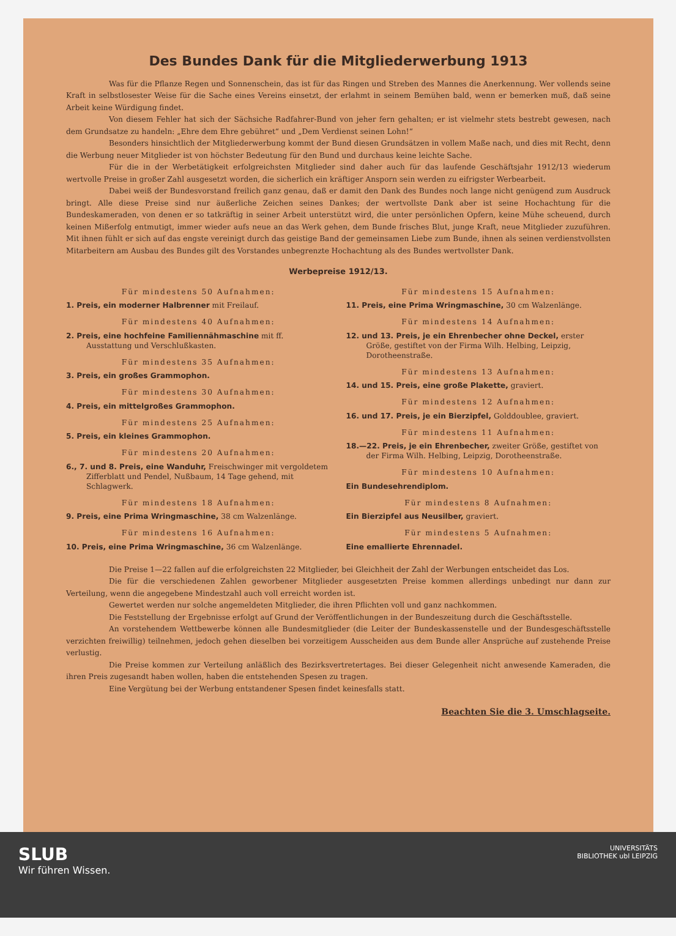Des Bundes Dank für die Mitgliederwerbung 1913
Was für die Pflanze Regen und Sonnenschein, das ist für das Ringen und Streben des Mannes die Anerkennung. Wer vollends seine Kraft in selbstlosester Weise für die Sache eines Vereins einsetzt, der erlahmt in seinem Bemühen bald, wenn er bemerken muß, daß seine Arbeit keine Würdigung findet.
Von diesem Fehler hat sich der Sächsiche Radfahrer-Bund von jeher fern gehalten; er ist vielmehr stets bestrebt gewesen, nach dem Grundsatze zu handeln: „Ehre dem Ehre gebühret“ und „Dem Verdienst seinen Lohn!“
Besonders hinsichtlich der Mitgliederwerbung kommt der Bund diesen Grundsätzen in vollem Maße nach, und dies mit Recht, denn die Werbung neuer Mitglieder ist von höchster Bedeutung für den Bund und durchaus keine leichte Sache.
Für die in der Werbetätigkeit erfolgreichsten Mitglieder sind daher auch für das laufende Geschäftsjahr 1912/13 wiederum wertvolle Preise in großer Zahl ausgesetzt worden, die sicherlich ein kräftiger Ansporn sein werden zu eifrigster Werbearbeit.
Dabei weiß der Bundesvorstand freilich ganz genau, daß er damit den Dank des Bundes noch lange nicht genügend zum Ausdruck bringt. Alle diese Preise sind nur äußerliche Zeichen seines Dankes; der wertvollste Dank aber ist seine Hochachtung für die Bundeskameraden, von denen er so tatkräftig in seiner Arbeit unterstützt wird, die unter persönlichen Opfern, keine Mühe scheuend, durch keinen Mißerfolg entmutigt, immer wieder aufs neue an das Werk gehen, dem Bunde frisches Blut, junge Kraft, neue Mitglieder zuzuführen. Mit ihnen fühlt er sich auf das engste vereinigt durch das geistige Band der gemeinsamen Liebe zum Bunde, ihnen als seinen verdienstvollsten Mitarbeitern am Ausbau des Bundes gilt des Vorstandes unbegrenzte Hochachtung als des Bundes wertvollster Dank.
Werbepreise 1912/13.
Für mindestens 50 Aufnahmen:
1. Preis, ein moderner Halbrenner mit Freilauf.
Für mindestens 40 Aufnahmen:
2. Preis, eine hochfeine Familiennähmaschine mit ff. Ausstattung und Verschlußkasten.
Für mindestens 35 Aufnahmen:
3. Preis, ein großes Grammophon.
Für mindestens 30 Aufnahmen:
4. Preis, ein mittelgroßes Grammophon.
Für mindestens 25 Aufnahmen:
5. Preis, ein kleines Grammophon.
Für mindestens 20 Aufnahmen:
6., 7. und 8. Preis, eine Wanduhr, Freischwinger mit vergoldetem Zifferblatt und Pendel, Nußbaum, 14 Tage gehend, mit Schlagwerk.
Für mindestens 18 Aufnahmen:
9. Preis, eine Prima Wringmaschine, 38 cm Walzenlänge.
Für mindestens 16 Aufnahmen:
10. Preis, eine Prima Wringmaschine, 36 cm Walzenlänge.
Für mindestens 15 Aufnahmen:
11. Preis, eine Prima Wringmaschine, 30 cm Walzenlänge.
Für mindestens 14 Aufnahmen:
12. und 13. Preis, je ein Ehrenbecher ohne Deckel, erster Größe, gestiftet von der Firma Wilh. Helbing, Leipzig, Dorotheenstraße.
Für mindestens 13 Aufnahmen:
14. und 15. Preis, eine große Plakette, graviert.
Für mindestens 12 Aufnahmen:
16. und 17. Preis, je ein Bierzipfel, Golddoublee, graviert.
Für mindestens 11 Aufnahmen:
18.—22. Preis, je ein Ehrenbecher, zweiter Größe, gestiftet von der Firma Wilh. Helbing, Leipzig, Dorotheenstraße.
Für mindestens 10 Aufnahmen:
Ein Bundesehrendiplom.
Für mindestens 8 Aufnahmen:
Ein Bierzipfel aus Neusilber, graviert.
Für mindestens 5 Aufnahmen:
Eine emallierte Ehrennadel.
Die Preise 1—22 fallen auf die erfolgreichsten 22 Mitglieder, bei Gleichheit der Zahl der Werbungen entscheidet das Los.
Die für die verschiedenen Zahlen geworbener Mitglieder ausgesetzten Preise kommen allerdings unbedingt nur dann zur Verteilung, wenn die angegebene Mindestzahl auch voll erreicht worden ist.
Gewertet werden nur solche angemeldeten Mitglieder, die ihren Pflichten voll und ganz nachkommen.
Die Feststellung der Ergebnisse erfolgt auf Grund der Veröffentlichungen in der Bundeszeitung durch die Geschäftsstelle.
An vorstehendem Wettbewerbe können alle Bundesmitglieder (die Leiter der Bundeskassenstelle und der Bundesgeschäftsstelle verzichten freiwillig) teilnehmen, jedoch gehen dieselben bei vorzeitigem Ausscheiden aus dem Bunde aller Ansprüche auf zustehende Preise verlustig.
Die Preise kommen zur Verteilung anläßlich des Bezirksvertretertages. Bei dieser Gelegenheit nicht anwesende Kameraden, die ihren Preis zugesandt haben wollen, haben die entstehenden Spesen zu tragen.
Eine Vergütung bei der Werbung entstandener Spesen findet keinesfalls statt.
Beachten Sie die 3. Umschlagseite.
SLUB
Wir führen Wissen.
UNIVERSITÄTS
BIBLIOTHEK ubl LEIPZIG